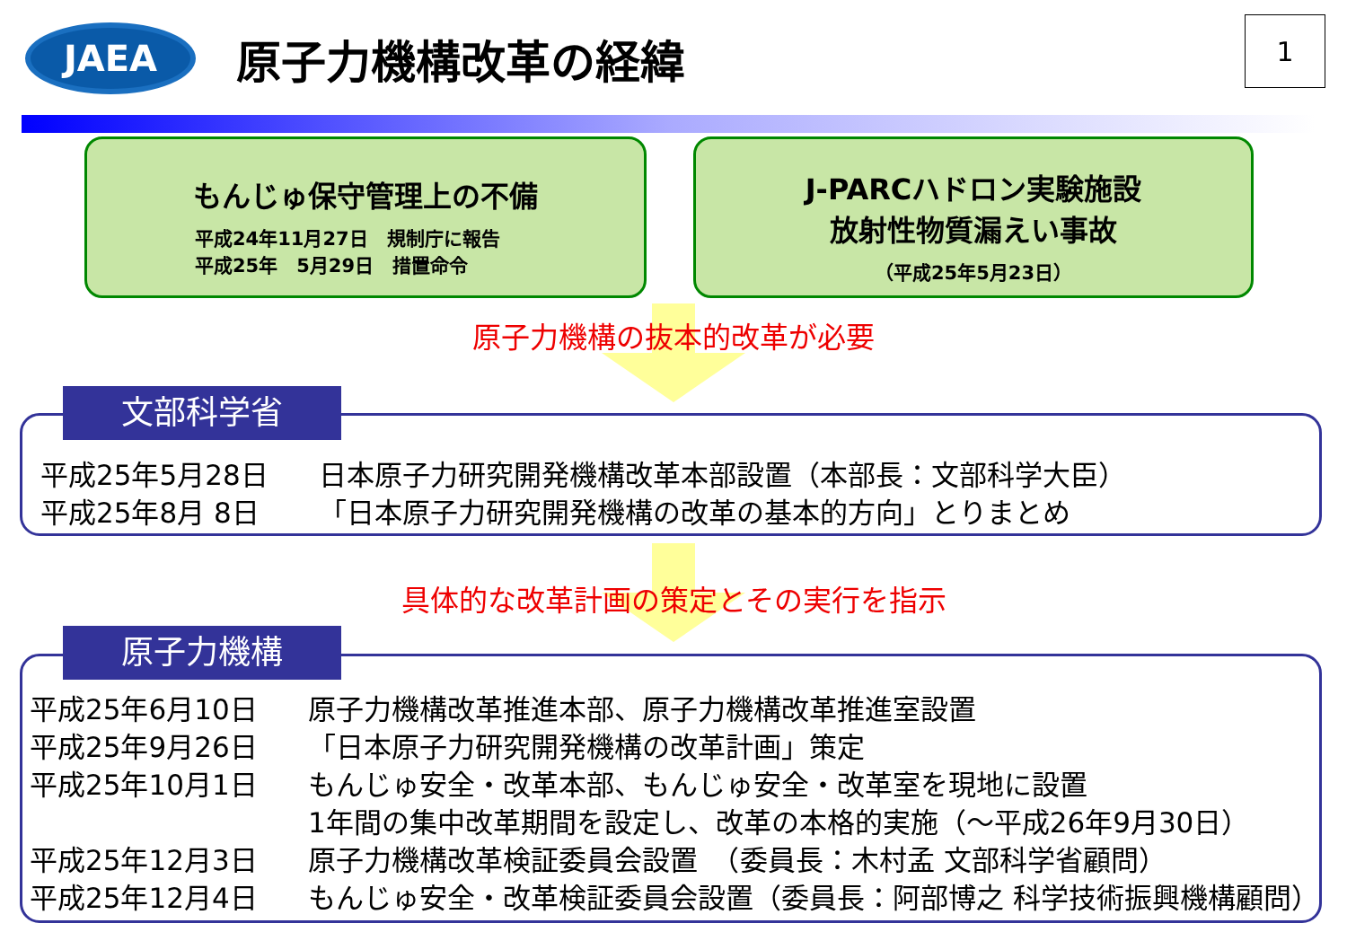JAEA
原子力機構改革の経緯
1
もんじゅ保守管理上の不備
平成24年11月27日　規制庁に報告
平成25年　5月29日　措置命令
J-PARCハドロン実験施設
放射性物質漏えい事故
（平成25年5月23日）
原子力機構の抜本的改革が必要
平成25年5月28日 日本原子力研究開発機構改革本部設置（本部長：文部科学大臣）
平成25年8月 8日 「日本原子力研究開発機構の改革の基本的方向」とりまとめ
文部科学省
具体的な改革計画の策定とその実行を指示
平成25年6月10日 原子力機構改革推進本部、原子力機構改革推進室設置
平成25年9月26日 「日本原子力研究開発機構の改革計画」策定
平成25年10月1日 もんじゅ安全・改革本部、もんじゅ安全・改革室を現地に設置
1年間の集中改革期間を設定し、改革の本格的実施（～平成26年9月30日）
平成25年12月3日 原子力機構改革検証委員会設置　（委員長：木村孟 文部科学省顧問）
平成25年12月4日 もんじゅ安全・改革検証委員会設置（委員長：阿部博之 科学技術振興機構顧問）
原子力機構